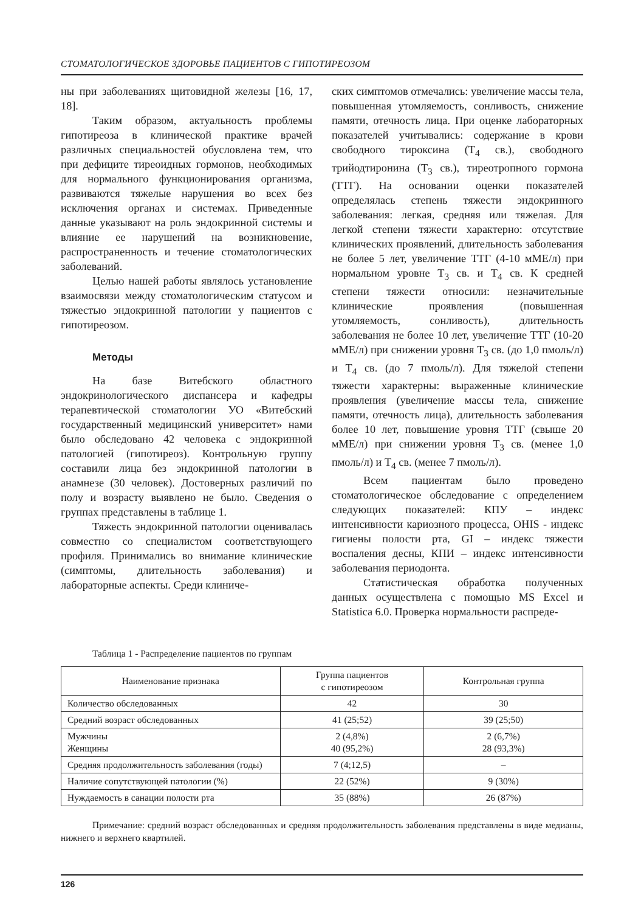СТОМАТОЛОГИЧЕСКОЕ ЗДОРОВЬЕ ПАЦИЕНТОВ С ГИПОТИРЕОЗОМ
ны при заболеваниях щитовидной железы [16, 17, 18].
Таким образом, актуальность проблемы гипотиреоза в клинической практике врачей различных специальностей обусловлена тем, что при дефиците тиреоидных гормонов, необходимых для нормального функционирования организма, развиваются тяжелые нарушения во всех без исключения органах и системах. Приведенные данные указывают на роль эндокринной системы и влияние ее нарушений на возникновение, распространенность и течение стоматологических заболеваний.
Целью нашей работы являлось установление взаимосвязи между стоматологическим статусом и тяжестью эндокринной патологии у пациентов с гипотиреозом.
Методы
На базе Витебского областного эндокринологического диспансера и кафедры терапевтической стоматологии УО «Витебский государственный медицинский университет» нами было обследовано 42 человека с эндокринной патологией (гипотиреоз). Контрольную группу составили лица без эндокринной патологии в анамнезе (30 человек). Достоверных различий по полу и возрасту выявлено не было. Сведения о группах представлены в таблице 1.
Тяжесть эндокринной патологии оценивалась совместно со специалистом соответствующего профиля. Принимались во внимание клинические (симптомы, длительность заболевания) и лабораторные аспекты. Среди клиниче-
ских симптомов отмечались: увеличение массы тела, повышенная утомляемость, сонливость, снижение памяти, отечность лица. При оценке лабораторных показателей учитывались: содержание в крови свободного тироксина (Т<sub>4</sub> св.), свободного трийодтиронина (Т<sub>3</sub> св.), тиреотропного гормона (ТТГ). На основании оценки показателей определялась степень тяжести эндокринного заболевания: легкая, средняя или тяжелая. Для легкой степени тяжести характерно: отсутствие клинических проявлений, длительность заболевания не более 5 лет, увеличение ТТГ (4-10 мМЕ/л) при нормальном уровне Т<sub>3</sub> св. и Т<sub>4</sub> св. К средней степени тяжести относили: незначительные клинические проявления (повышенная утомляемость, сонливость), длительность заболевания не более 10 лет, увеличение ТТГ (10-20 мМЕ/л) при снижении уровня Т<sub>3</sub> св. (до 1,0 пмоль/л) и Т<sub>4</sub> св. (до 7 пмоль/л). Для тяжелой степени тяжести характерны: выраженные клинические проявления (увеличение массы тела, снижение памяти, отечность лица), длительность заболевания более 10 лет, повышение уровня ТТГ (свыше 20 мМЕ/л) при снижении уровня Т<sub>3</sub> св. (менее 1,0 пмоль/л) и Т<sub>4</sub> св. (менее 7 пмоль/л).
Всем пациентам было проведено стоматологическое обследование с определением следующих показателей: КПУ – индекс интенсивности кариозного процесса, OHIS - индекс гигиены полости рта, GI – индекс тяжести воспаления десны, КПИ – индекс интенсивности заболевания периодонта.
Статистическая обработка полученных данных осуществлена с помощью MS Excel и Statistica 6.0. Проверка нормальности распреде-
Таблица 1 - Распределение пациентов по группам
| Наименование признака | Группа пациентов с гипотиреозом | Контрольная группа |
| --- | --- | --- |
| Количество обследованных | 42 | 30 |
| Средний возраст обследованных | 41 (25;52) | 39 (25;50) |
| Мужчины Женщины | 2 (4,8%) 40 (95,2%) | 2 (6,7%) 28 (93,3%) |
| Средняя продолжительность заболевания (годы) | 7 (4;12,5) | – |
| Наличие сопутствующей патологии (%) | 22 (52%) | 9 (30%) |
| Нуждаемость в санации полости рта | 35 (88%) | 26 (87%) |
Примечание: средний возраст обследованных и средняя продолжительность заболевания представлены в виде медианы, нижнего и верхнего квартилей.
126